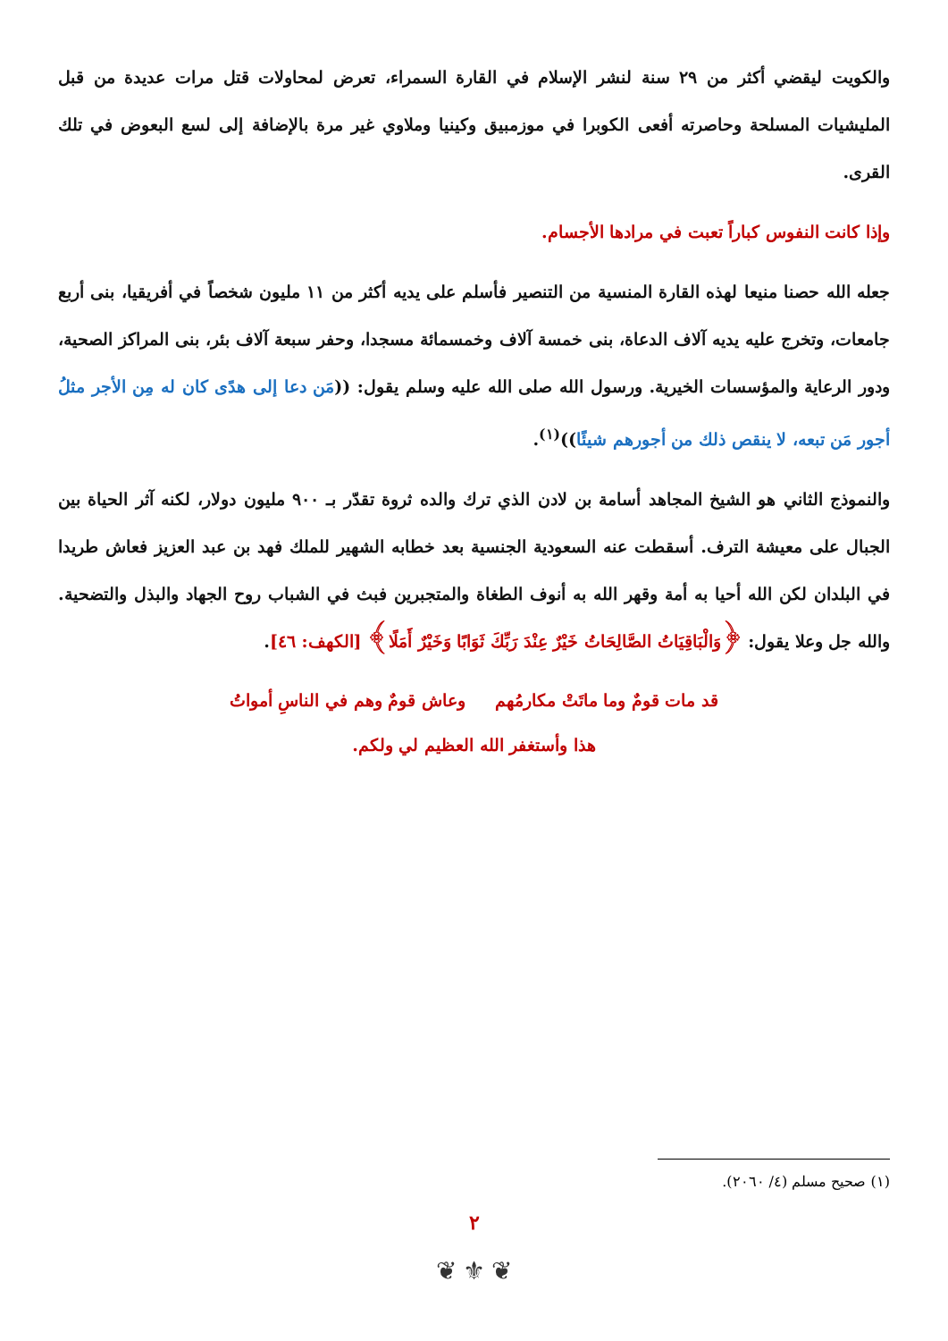والكويت ليقضي أكثر من ٢٩ سنة لنشر الإسلام في القارة السمراء، تعرض لمحاولات قتل مرات عديدة من قبل المليشيات المسلحة وحاصرته أفعى الكوبرا في موزمبيق وكينيا وملاوي غير مرة بالإضافة إلى لسع البعوض في تلك القرى.
وإذا كانت النفوس كباراً تعبت في مرادها الأجسام.
جعله الله حصنا منيعا لهذه القارة المنسية من التنصير فأسلم على يديه أكثر من ١١ مليون شخصاً في أفريقيا، بنى أربع جامعات، وتخرج عليه يديه آلاف الدعاة، بنى خمسة آلاف وخمسمائة مسجدا، وحفر سبعة آلاف بئر، بنى المراكز الصحية، ودور الرعاية والمؤسسات الخيرية. ورسول الله صلى الله عليه وسلم يقول: ((مَن دعا إلى هدًى كان له مِن الأجر مثلُ أجور مَن تبعه، لا ينقص ذلك من أجورهم شيئًا))<sup>(١)</sup>.
والنموذج الثاني هو الشيخ المجاهد أسامة بن لادن الذي ترك والده ثروة تقدّر بـ ٩٠٠ مليون دولار، لكنه آثر الحياة بين الجبال على معيشة الترف. أسقطت عنه السعودية الجنسية بعد خطابه الشهير للملك فهد بن عبد العزيز فعاش طريدا في البلدان لكن الله أحيا به أمة وقهر الله به أنوف الطغاة والمتجبرين فبث في الشباب روح الجهاد والبذل والتضحية. والله جل وعلا يقول: ﴿وَالْبَاقِيَاتُ الصَّالِحَاتُ خَيْرٌ عِنْدَ رَبِّكَ ثَوَابًا وَخَيْرٌ أَمَلًا﴾ [الكهف: ٤٦].
قد مات قومٌ وما ماتَتْ مكارمُهم وعاش قومٌ وهم في الناسِ أمواتُ
هذا وأستغفر الله العظيم لي ولكم.
(١) صحيح مسلم (٤/ ٢٠٦٠).
٢
❦ ⚜ ❦